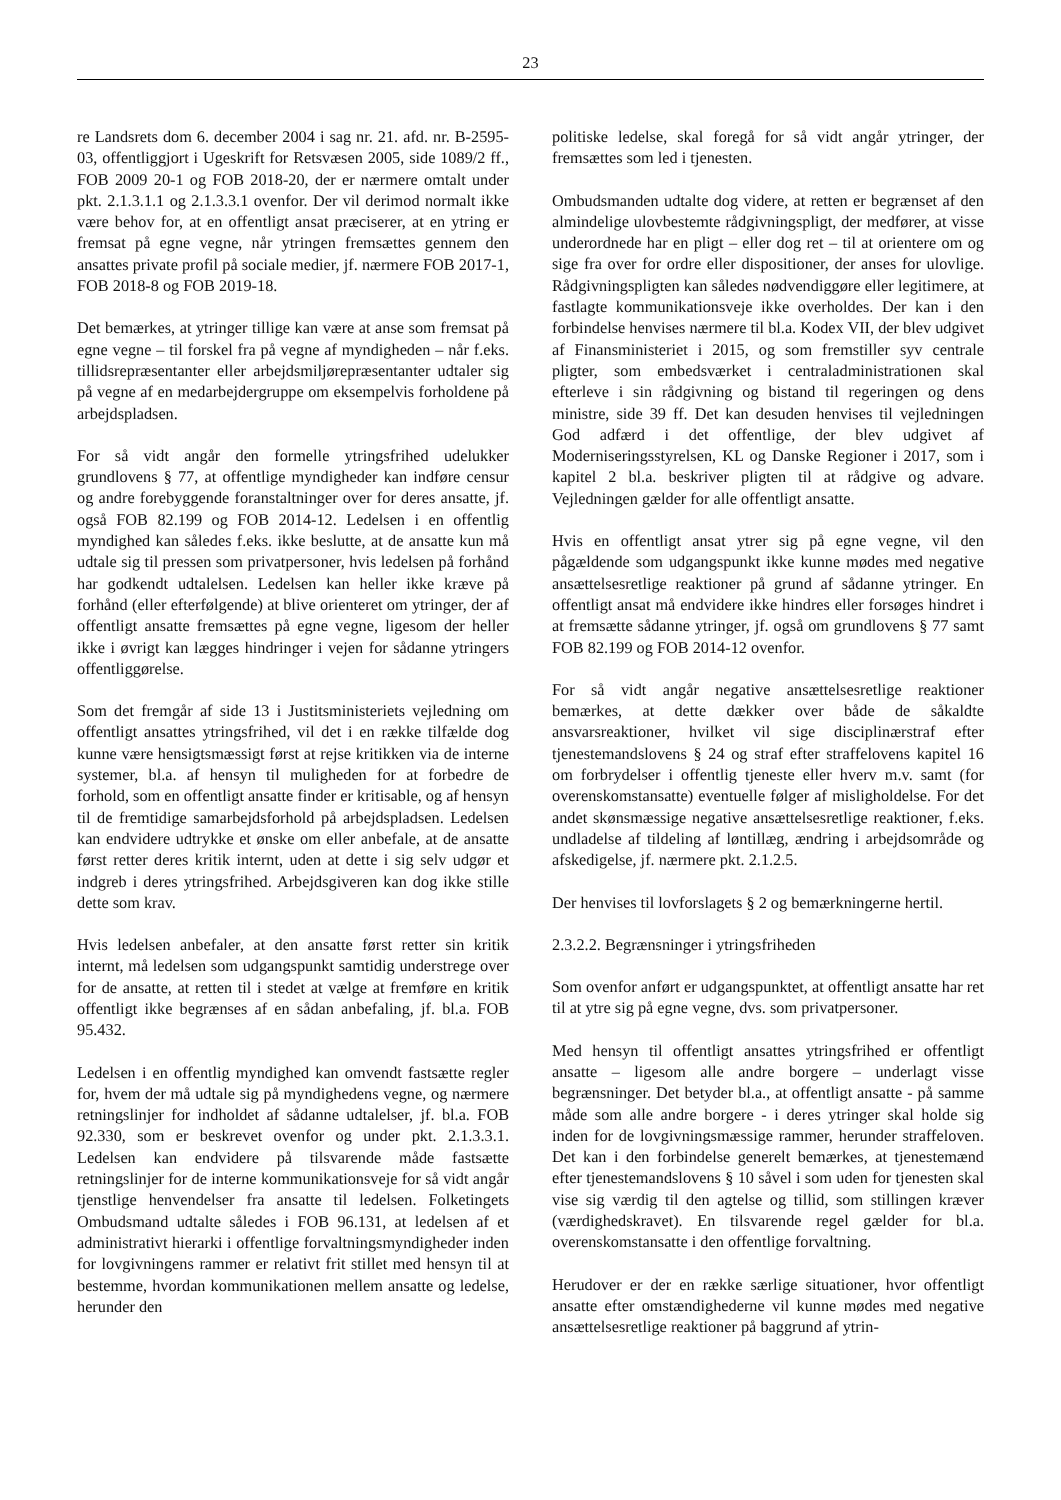23
re Landsrets dom 6. december 2004 i sag nr. 21. afd. nr. B-2595-03, offentliggjort i Ugeskrift for Retsvæsen 2005, side 1089/2 ff., FOB 2009 20-1 og FOB 2018-20, der er nærmere omtalt under pkt. 2.1.3.1.1 og 2.1.3.3.1 ovenfor. Der vil derimod normalt ikke være behov for, at en offentligt ansat præciserer, at en ytring er fremsat på egne vegne, når ytringen fremsættes gennem den ansattes private profil på sociale medier, jf. nærmere FOB 2017-1, FOB 2018-8 og FOB 2019-18.
Det bemærkes, at ytringer tillige kan være at anse som fremsat på egne vegne – til forskel fra på vegne af myndigheden – når f.eks. tillidsrepræsentanter eller arbejdsmiljørepræsentanter udtaler sig på vegne af en medarbejdergruppe om eksempelvis forholdene på arbejdspladsen.
For så vidt angår den formelle ytringsfrihed udelukker grundlovens § 77, at offentlige myndigheder kan indføre censur og andre forebyggende foranstaltninger over for deres ansatte, jf. også FOB 82.199 og FOB 2014-12. Ledelsen i en offentlig myndighed kan således f.eks. ikke beslutte, at de ansatte kun må udtale sig til pressen som privatpersoner, hvis ledelsen på forhånd har godkendt udtalelsen. Ledelsen kan heller ikke kræve på forhånd (eller efterfølgende) at blive orienteret om ytringer, der af offentligt ansatte fremsættes på egne vegne, ligesom der heller ikke i øvrigt kan lægges hindringer i vejen for sådanne ytringers offentliggørelse.
Som det fremgår af side 13 i Justitsministeriets vejledning om offentligt ansattes ytringsfrihed, vil det i en række tilfælde dog kunne være hensigtsmæssigt først at rejse kritikken via de interne systemer, bl.a. af hensyn til muligheden for at forbedre de forhold, som en offentligt ansatte finder er kritisable, og af hensyn til de fremtidige samarbejdsforhold på arbejdspladsen. Ledelsen kan endvidere udtrykke et ønske om eller anbefale, at de ansatte først retter deres kritik internt, uden at dette i sig selv udgør et indgreb i deres ytringsfrihed. Arbejdsgiveren kan dog ikke stille dette som krav.
Hvis ledelsen anbefaler, at den ansatte først retter sin kritik internt, må ledelsen som udgangspunkt samtidig understrege over for de ansatte, at retten til i stedet at vælge at fremføre en kritik offentligt ikke begrænses af en sådan anbefaling, jf. bl.a. FOB 95.432.
Ledelsen i en offentlig myndighed kan omvendt fastsætte regler for, hvem der må udtale sig på myndighedens vegne, og nærmere retningslinjer for indholdet af sådanne udtalelser, jf. bl.a. FOB 92.330, som er beskrevet ovenfor og under pkt. 2.1.3.3.1. Ledelsen kan endvidere på tilsvarende måde fastsætte retningslinjer for de interne kommunikationsveje for så vidt angår tjenstlige henvendelser fra ansatte til ledelsen. Folketingets Ombudsmand udtalte således i FOB 96.131, at ledelsen af et administrativt hierarki i offentlige forvaltningsmyndigheder inden for lovgivningens rammer er relativt frit stillet med hensyn til at bestemme, hvordan kommunikationen mellem ansatte og ledelse, herunder den
politiske ledelse, skal foregå for så vidt angår ytringer, der fremsættes som led i tjenesten.
Ombudsmanden udtalte dog videre, at retten er begrænset af den almindelige ulovbestemte rådgivningspligt, der medfører, at visse underordnede har en pligt – eller dog ret – til at orientere om og sige fra over for ordre eller dispositioner, der anses for ulovlige. Rådgivningspligten kan således nødvendiggøre eller legitimere, at fastlagte kommunikationsveje ikke overholdes. Der kan i den forbindelse henvises nærmere til bl.a. Kodex VII, der blev udgivet af Finansministeriet i 2015, og som fremstiller syv centrale pligter, som embedsværket i centraladministrationen skal efterleve i sin rådgivning og bistand til regeringen og dens ministre, side 39 ff. Det kan desuden henvises til vejledningen God adfærd i det offentlige, der blev udgivet af Moderniseringsstyrelsen, KL og Danske Regioner i 2017, som i kapitel 2 bl.a. beskriver pligten til at rådgive og advare. Vejledningen gælder for alle offentligt ansatte.
Hvis en offentligt ansat ytrer sig på egne vegne, vil den pågældende som udgangspunkt ikke kunne mødes med negative ansættelsesretlige reaktioner på grund af sådanne ytringer. En offentligt ansat må endvidere ikke hindres eller forsøges hindret i at fremsætte sådanne ytringer, jf. også om grundlovens § 77 samt FOB 82.199 og FOB 2014-12 ovenfor.
For så vidt angår negative ansættelsesretlige reaktioner bemærkes, at dette dækker over både de såkaldte ansvarsreaktioner, hvilket vil sige disciplinærstraf efter tjenestemandslovens § 24 og straf efter straffelovens kapitel 16 om forbrydelser i offentlig tjeneste eller hverv m.v. samt (for overenskomstansatte) eventuelle følger af misligholdelse. For det andet skønsmæssige negative ansættelsesretlige reaktioner, f.eks. undladelse af tildeling af løntillæg, ændring i arbejdsområde og afskedigelse, jf. nærmere pkt. 2.1.2.5.
Der henvises til lovforslagets § 2 og bemærkningerne hertil.
2.3.2.2. Begrænsninger i ytringsfriheden
Som ovenfor anført er udgangspunktet, at offentligt ansatte har ret til at ytre sig på egne vegne, dvs. som privatpersoner.
Med hensyn til offentligt ansattes ytringsfrihed er offentligt ansatte – ligesom alle andre borgere – underlagt visse begrænsninger. Det betyder bl.a., at offentligt ansatte - på samme måde som alle andre borgere - i deres ytringer skal holde sig inden for de lovgivningsmæssige rammer, herunder straffeloven. Det kan i den forbindelse generelt bemærkes, at tjenestemænd efter tjenestemandslovens § 10 såvel i som uden for tjenesten skal vise sig værdig til den agtelse og tillid, som stillingen kræver (værdighedskravet). En tilsvarende regel gælder for bl.a. overenskomstansatte i den offentlige forvaltning.
Herudover er der en række særlige situationer, hvor offentligt ansatte efter omstændighederne vil kunne mødes med negative ansættelsesretlige reaktioner på baggrund af ytrin-